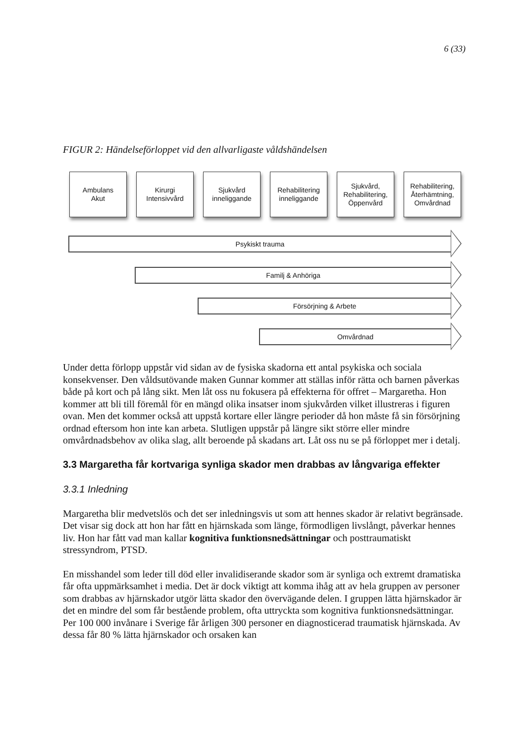6 (33)
FIGUR 2: Händelseförloppet vid den allvarligaste våldshändelsen
Ambulans
Akut
Kirurgi
Intensivvård
Sjukvård
inneliggande
Rehabilitering
inneliggande
Sjukvård,
Rehabilitering,
Öppenvård
Rehabilitering,
Återhämtning,
Omvårdnad
Psykiskt trauma
Familj & Anhöriga
Försörjning & Arbete
Omvårdnad
Under detta förlopp uppstår vid sidan av de fysiska skadorna ett antal psykiska och sociala konsekvenser. Den våldsutövande maken Gunnar kommer att ställas inför rätta och barnen påverkas både på kort och på lång sikt. Men låt oss nu fokusera på effekterna för offret – Margaretha. Hon kommer att bli till föremål för en mängd olika insatser inom sjukvården vilket illustreras i figuren ovan. Men det kommer också att uppstå kortare eller längre perioder då hon måste få sin försörjning ordnad eftersom hon inte kan arbeta. Slutligen uppstår på längre sikt större eller mindre omvårdnadsbehov av olika slag, allt beroende på skadans art. Låt oss nu se på förloppet mer i detalj.
3.3 Margaretha får kortvariga synliga skador men drabbas av långvariga effekter
3.3.1 Inledning
Margaretha blir medvetslös och det ser inledningsvis ut som att hennes skador är relativt begränsade. Det visar sig dock att hon har fått en hjärnskada som länge, förmodligen livslångt, påverkar hennes liv. Hon har fått vad man kallar kognitiva funktionsnedsättningar och posttraumatiskt stressyndrom, PTSD.
En misshandel som leder till död eller invalidiserande skador som är synliga och extremt dramatiska får ofta uppmärksamhet i media. Det är dock viktigt att komma ihåg att av hela gruppen av personer som drabbas av hjärnskador utgör lätta skador den övervägande delen. I gruppen lätta hjärnskador är det en mindre del som får bestående problem, ofta uttryckta som kognitiva funktionsnedsättningar. Per 100 000 invånare i Sverige får årligen 300 personer en diagnosticerad traumatisk hjärnskada. Av dessa får 80 % lätta hjärnskador och orsaken kan